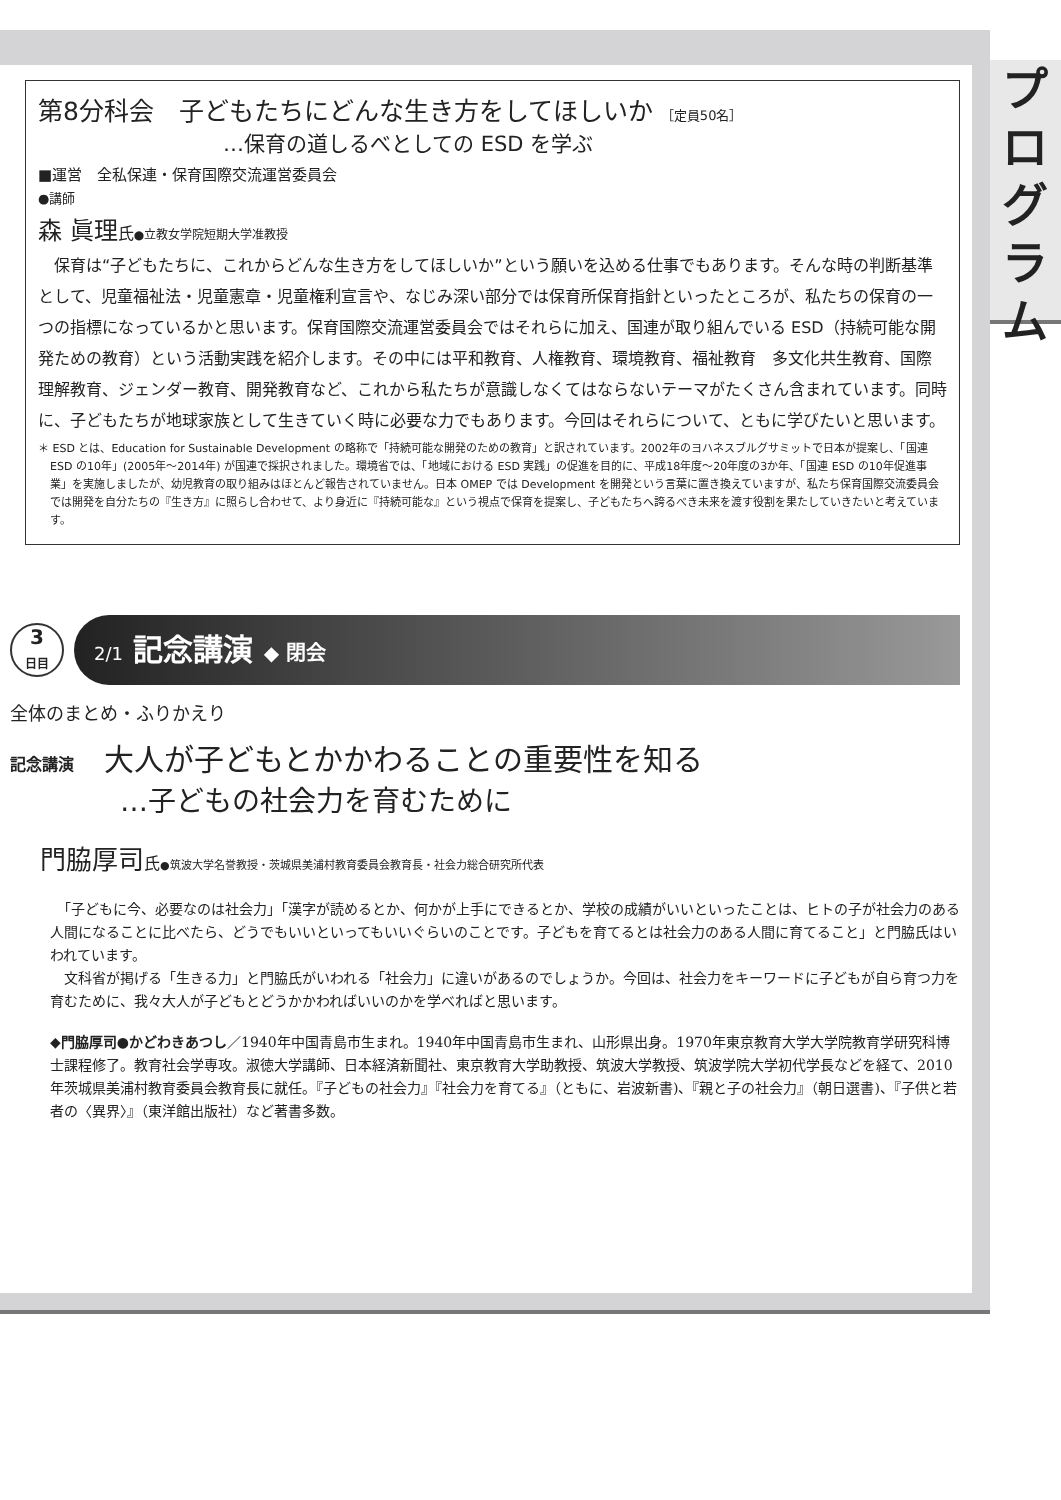プ
ロ
グ
ラ
ム
第8分科会　子どもたちにどんな生き方をしてほしいか ［定員50名］
…保育の道しるべとしての ESD を学ぶ
■運営　全私保連・保育国際交流運営委員会
●講師
森 眞理氏●立教女学院短期大学准教授
　保育は“子どもたちに、これからどんな生き方をしてほしいか”という願いを込める仕事でもあります。そんな時の判断基準として、児童福祉法・児童憲章・児童権利宣言や、なじみ深い部分では保育所保育指針といったところが、私たちの保育の一つの指標になっているかと思います。保育国際交流運営委員会ではそれらに加え、国連が取り組んでいる ESD（持続可能な開発ための教育）という活動実践を紹介します。その中には平和教育、人権教育、環境教育、福祉教育　多文化共生教育、国際理解教育、ジェンダー教育、開発教育など、これから私たちが意識しなくてはならないテーマがたくさん含まれています。同時に、子どもたちが地球家族として生きていく時に必要な力でもあります。今回はそれらについて、ともに学びたいと思います。
＊ ESD とは、Education for Sustainable Development の略称で「持続可能な開発のための教育」と訳されています。2002年のヨハネスブルグサミットで日本が提案し、「国連 ESD の10年」(2005年〜2014年) が国連で採択されました。環境省では、「地域における ESD 実践」の促進を目的に、平成18年度〜20年度の3か年、「国連 ESD の10年促進事業」を実施しましたが、幼児教育の取り組みはほとんど報告されていません。日本 OMEP では Development を開発という言葉に置き換えていますが、私たち保育国際交流委員会では開発を自分たちの『生き方』に照らし合わせて、より身近に『持続可能な』という視点で保育を提案し、子どもたちへ誇るべき未来を渡す役割を果たしていきたいと考えています。
3
日目
2/1 記念講演 ◆ 閉会
全体のまとめ・ふりかえり
記念講演　大人が子どもとかかわることの重要性を知る
…子どもの社会力を育むために
門脇厚司氏●筑波大学名誉教授・茨城県美浦村教育委員会教育長・社会力総合研究所代表
　「子どもに今、必要なのは社会力」「漢字が読めるとか、何かが上手にできるとか、学校の成績がいいといったことは、ヒトの子が社会力のある人間になることに比べたら、どうでもいいといってもいいぐらいのことです。子どもを育てるとは社会力のある人間に育てること」と門脇氏はいわれています。
　文科省が掲げる「生きる力」と門脇氏がいわれる「社会力」に違いがあるのでしょうか。今回は、社会力をキーワードに子どもが自ら育つ力を育むために、我々大人が子どもとどうかかわればいいのかを学べればと思います。
◆門脇厚司●かどわきあつし／1940年中国青島市生まれ。1940年中国青島市生まれ、山形県出身。1970年東京教育大学大学院教育学研究科博士課程修了。教育社会学専攻。淑徳大学講師、日本経済新聞社、東京教育大学助教授、筑波大学教授、筑波学院大学初代学長などを経て、2010年茨城県美浦村教育委員会教育長に就任。『子どもの社会力』『社会力を育てる』（ともに、岩波新書)、『親と子の社会力』（朝日選書)、『子供と若者の〈異界〉』（東洋館出版社）など著書多数。